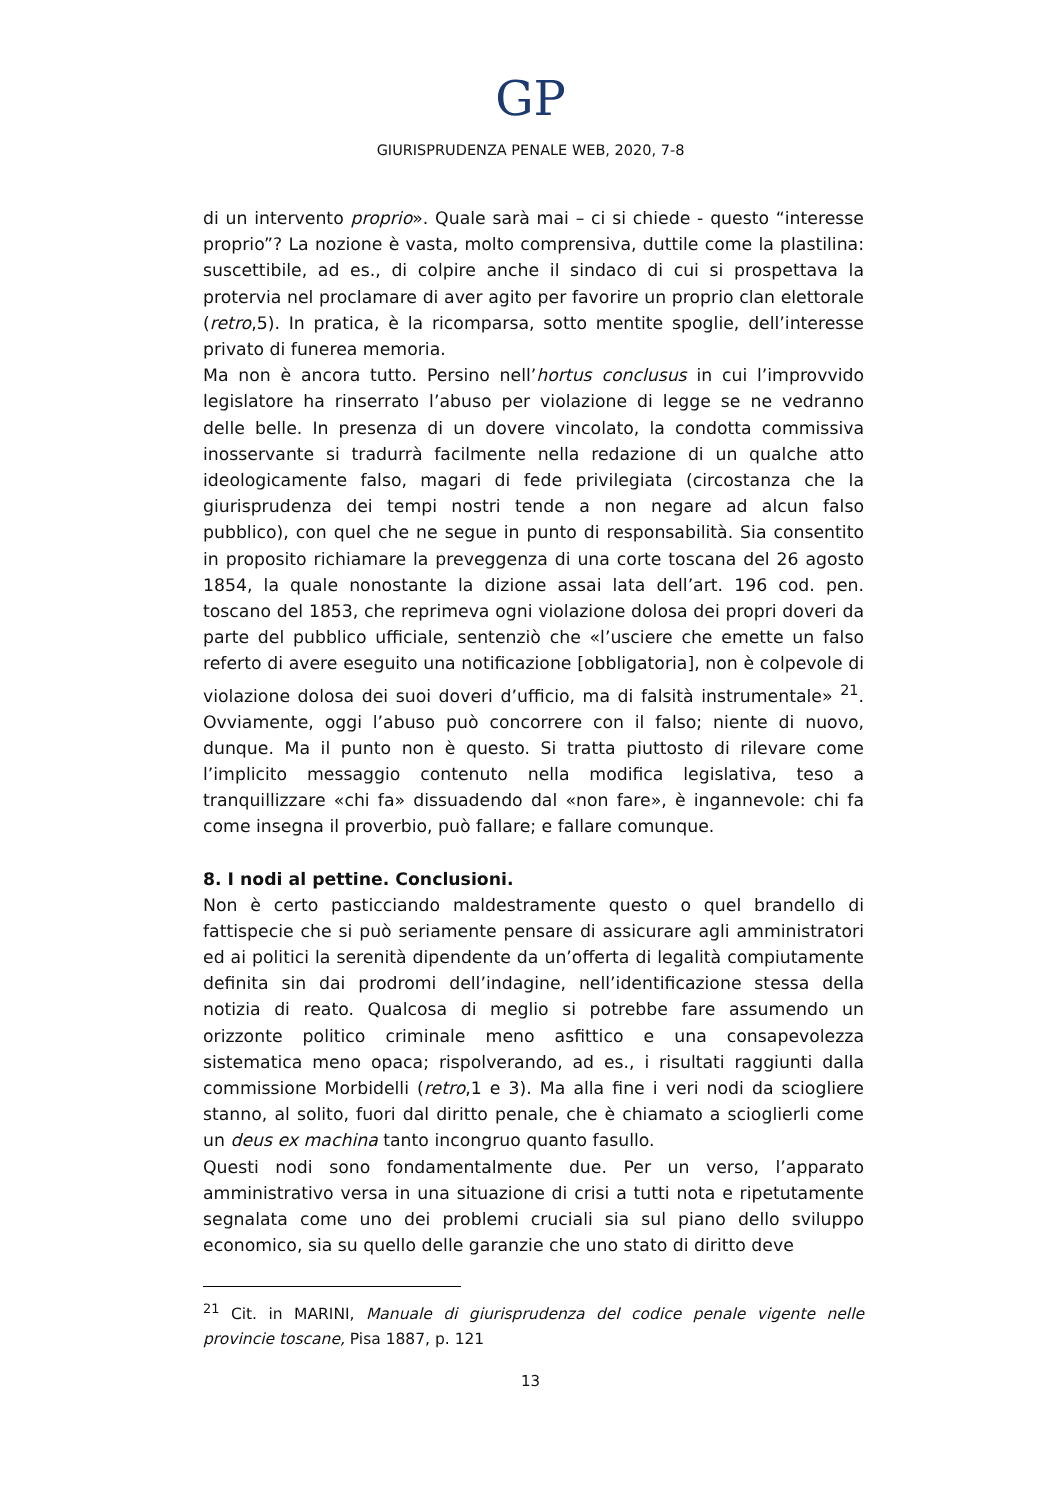GP
GIURISPRUDENZA PENALE WEB, 2020, 7-8
di un intervento proprio». Quale sarà mai – ci si chiede - questo “interesse proprio”? La nozione è vasta, molto comprensiva, duttile come la plastilina: suscettibile, ad es., di colpire anche il sindaco di cui si prospettava la protervia nel proclamare di aver agito per favorire un proprio clan elettorale (retro,5). In pratica, è la ricomparsa, sotto mentite spoglie, dell’interesse privato di funerea memoria.
Ma non è ancora tutto. Persino nell’hortus conclusus in cui l’improvvido legislatore ha rinserrato l’abuso per violazione di legge se ne vedranno delle belle. In presenza di un dovere vincolato, la condotta commissiva inosservante si tradurrà facilmente nella redazione di un qualche atto ideologicamente falso, magari di fede privilegiata (circostanza che la giurisprudenza dei tempi nostri tende a non negare ad alcun falso pubblico), con quel che ne segue in punto di responsabilità. Sia consentito in proposito richiamare la preveggenza di una corte toscana del 26 agosto 1854, la quale nonostante la dizione assai lata dell’art. 196 cod. pen. toscano del 1853, che reprimeva ogni violazione dolosa dei propri doveri da parte del pubblico ufficiale, sentenziò che «l’usciere che emette un falso referto di avere eseguito una notificazione [obbligatoria], non è colpevole di violazione dolosa dei suoi doveri d’ufficio, ma di falsità instrumentale» <sup>21</sup>. Ovviamente, oggi l’abuso può concorrere con il falso; niente di nuovo, dunque. Ma il punto non è questo. Si tratta piuttosto di rilevare come l’implicito messaggio contenuto nella modifica legislativa, teso a tranquillizzare «chi fa» dissuadendo dal «non fare», è ingannevole: chi fa come insegna il proverbio, può fallare; e fallare comunque.
8. I nodi al pettine. Conclusioni.
Non è certo pasticciando maldestramente questo o quel brandello di fattispecie che si può seriamente pensare di assicurare agli amministratori ed ai politici la serenità dipendente da un’offerta di legalità compiutamente definita sin dai prodromi dell’indagine, nell’identificazione stessa della notizia di reato. Qualcosa di meglio si potrebbe fare assumendo un orizzonte politico criminale meno asfittico e una consapevolezza sistematica meno opaca; rispolverando, ad es., i risultati raggiunti dalla commissione Morbidelli (retro,1 e 3). Ma alla fine i veri nodi da sciogliere stanno, al solito, fuori dal diritto penale, che è chiamato a scioglierli come un deus ex machina tanto incongruo quanto fasullo.
Questi nodi sono fondamentalmente due. Per un verso, l’apparato amministrativo versa in una situazione di crisi a tutti nota e ripetutamente segnalata come uno dei problemi cruciali sia sul piano dello sviluppo economico, sia su quello delle garanzie che uno stato di diritto deve
<sup>21</sup> Cit. in MARINI, Manuale di giurisprudenza del codice penale vigente nelle provincie toscane, Pisa 1887, p. 121
13